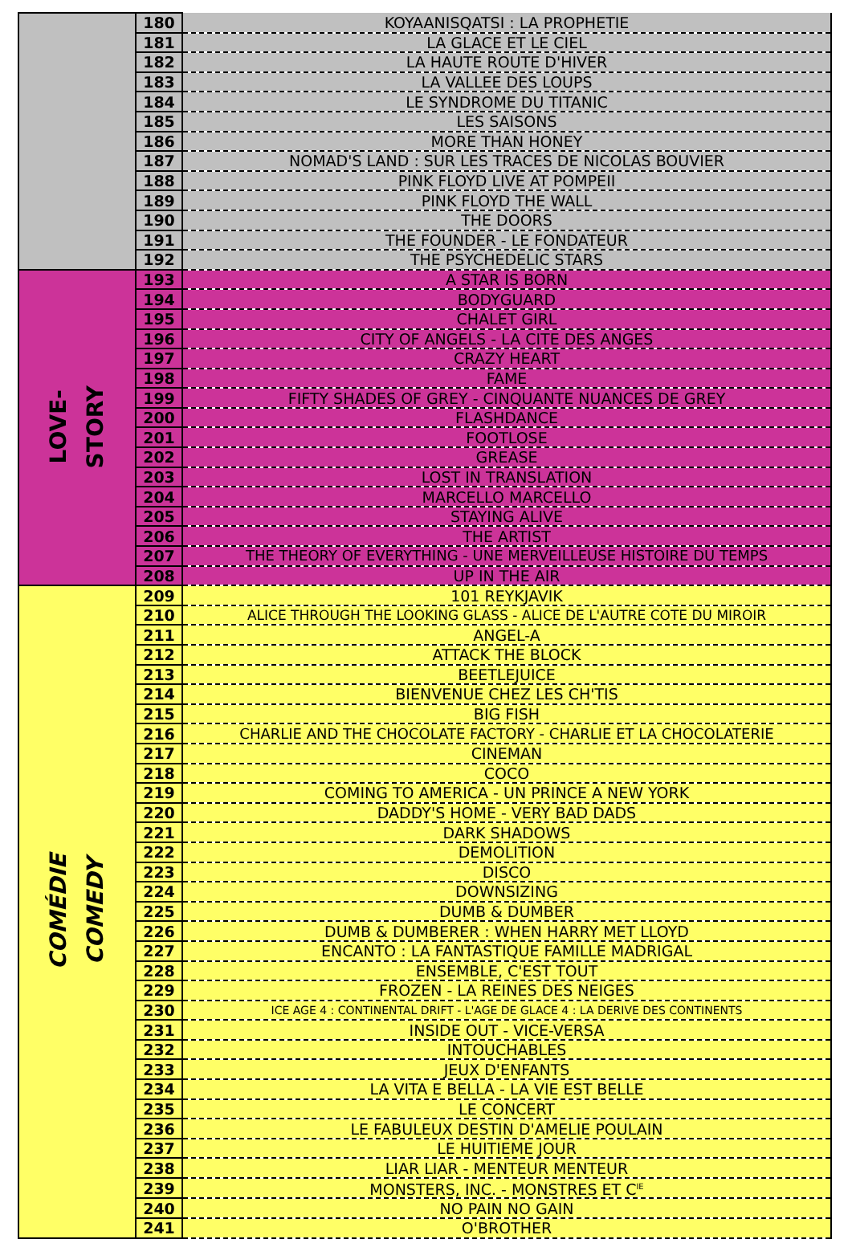| | 180 | KOYAANISQATSI : LA PROPHETIE |
| | 181 | LA GLACE ET LE CIEL |
| | 182 | LA HAUTE ROUTE D'HIVER |
| | 183 | LA VALLEE DES LOUPS |
| | 184 | LE SYNDROME DU TITANIC |
| | 185 | LES SAISONS |
| | 186 | MORE THAN HONEY |
| | 187 | NOMAD'S LAND : SUR LES TRACES DE NICOLAS BOUVIER |
| | 188 | PINK FLOYD LIVE AT POMPEII |
| | 189 | PINK FLOYD THE WALL |
| | 190 | THE DOORS |
| | 191 | THE FOUNDER - LE FONDATEUR |
| | 192 | THE PSYCHEDELIC STARS |
| LOVE- STORY | 193 | A STAR IS BORN |
| | 194 | BODYGUARD |
| | 195 | CHALET GIRL |
| | 196 | CITY OF ANGELS - LA CITE DES ANGES |
| | 197 | CRAZY HEART |
| | 198 | FAME |
| | 199 | FIFTY SHADES OF GREY - CINQUANTE NUANCES DE GREY |
| | 200 | FLASHDANCE |
| | 201 | FOOTLOSE |
| | 202 | GREASE |
| | 203 | LOST IN TRANSLATION |
| | 204 | MARCELLO MARCELLO |
| | 205 | STAYING ALIVE |
| | 206 | THE ARTIST |
| | 207 | THE THEORY OF EVERYTHING - UNE MERVEILLEUSE HISTOIRE DU TEMPS |
| | 208 | UP IN THE AIR |
| COMÉDIE COMEDY | 209 | 101 REYKJAVIK |
| | 210 | ALICE THROUGH THE LOOKING GLASS - ALICE DE L'AUTRE COTE DU MIROIR |
| | 211 | ANGEL-A |
| | 212 | ATTACK THE BLOCK |
| | 213 | BEETLEJUICE |
| | 214 | BIENVENUE CHEZ LES CH'TIS |
| | 215 | BIG FISH |
| | 216 | CHARLIE AND THE CHOCOLATE FACTORY - CHARLIE ET LA CHOCOLATERIE |
| | 217 | CINEMAN |
| | 218 | COCO |
| | 219 | COMING TO AMERICA - UN PRINCE A NEW YORK |
| | 220 | DADDY'S HOME - VERY BAD DADS |
| | 221 | DARK SHADOWS |
| | 222 | DEMOLITION |
| | 223 | DISCO |
| | 224 | DOWNSIZING |
| | 225 | DUMB & DUMBER |
| | 226 | DUMB & DUMBERER : WHEN HARRY MET LLOYD |
| | 227 | ENCANTO : LA FANTASTIQUE FAMILLE MADRIGAL |
| | 228 | ENSEMBLE, C'EST TOUT |
| | 229 | FROZEN - LA REINES DES NEIGES |
| | 230 | ICE AGE 4 : CONTINENTAL DRIFT - L'AGE DE GLACE 4 : LA DERIVE DES CONTINENTS |
| | 231 | INSIDE OUT - VICE-VERSA |
| | 232 | INTOUCHABLES |
| | 233 | JEUX D'ENFANTS |
| | 234 | LA VITA E BELLA - LA VIE EST BELLE |
| | 235 | LE CONCERT |
| | 236 | LE FABULEUX DESTIN D'AMELIE POULAIN |
| | 237 | LE HUITIEME JOUR |
| | 238 | LIAR LIAR - MENTEUR MENTEUR |
| | 239 | MONSTERS, INC. - MONSTRES ET C<sup>IE</sup> |
| | 240 | NO PAIN NO GAIN |
| | 241 | O'BROTHER |